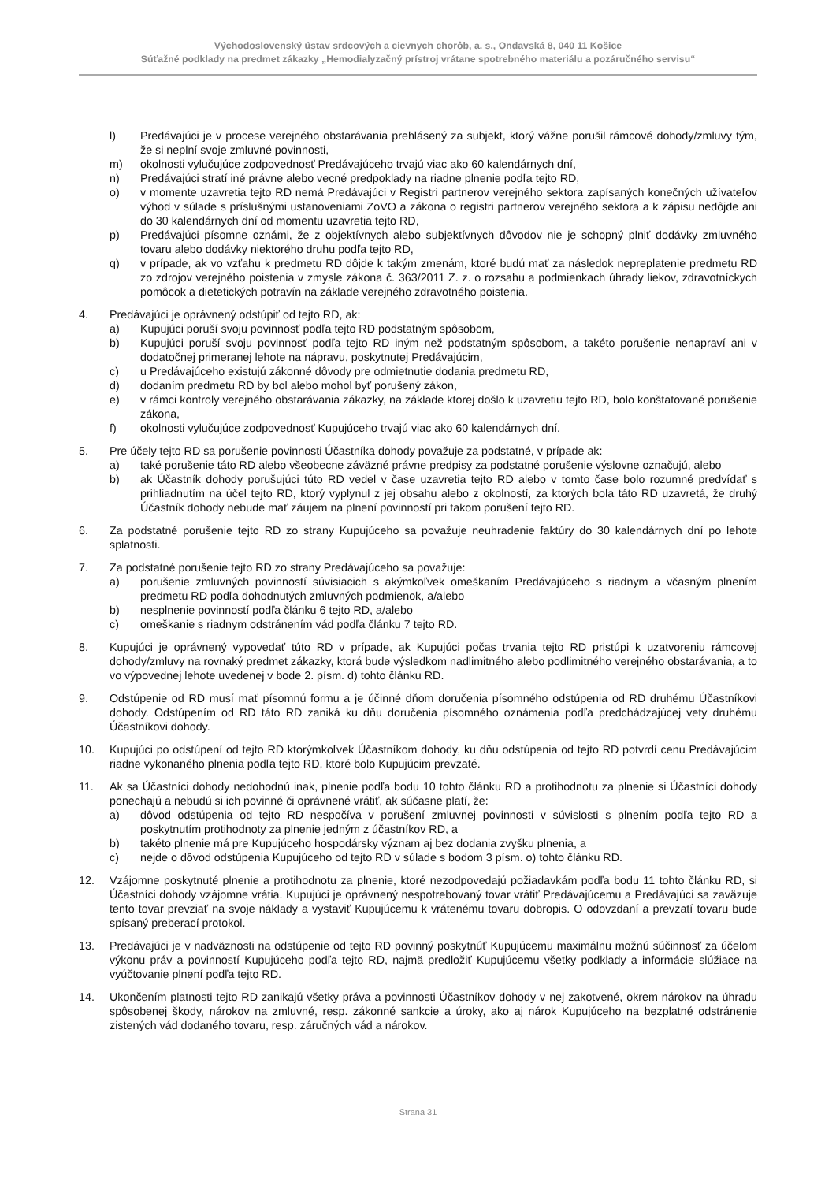Východoslovenský ústav srdcových a cievnych chorôb, a. s., Ondavská 8, 040 11 Košice
Súťažné podklady na predmet zákazky „Hemodialyzačný prístroj vrátane spotrebného materiálu a pozáručného servisu“
l) Predávajúci je v procese verejného obstarávania prehlásený za subjekt, ktorý vážne porušil rámcové dohody/zmluvy tým, že si neplní svoje zmluvné povinnosti,
m) okolnosti vylučujúce zodpovednosť Predávajúceho trvajú viac ako 60 kalendárnych dní,
n) Predávajúci stratí iné právne alebo vecné predpoklady na riadne plnenie podľa tejto RD,
o) v momente uzavretia tejto RD nemá Predávajúci v Registri partnerov verejného sektora zapísaných konečných užívateľov výhod v súlade s príslušnými ustanoveniami ZoVO a zákona o registri partnerov verejného sektora a k zápisu nedôjde ani do 30 kalendárnych dní od momentu uzavretia tejto RD,
p) Predávajúci písomne oznámi, že z objektívnych alebo subjektívnych dôvodov nie je schopný plniť dodávky zmluvného tovaru alebo dodávky niektorého druhu podľa tejto RD,
q) v prípade, ak vo vzťahu k predmetu RD dôjde k takým zmenám, ktoré budú mať za následok nepreplatenie predmetu RD zo zdrojov verejného poistenia v zmysle zákona č. 363/2011 Z. z. o rozsahu a podmienkach úhrady liekov, zdravotníckych pomôcok a dietetických potravín na základe verejného zdravotného poistenia.
4. Predávajúci je oprávnený odstúpiť od tejto RD, ak:
a) Kupujúci poruší svoju povinnosť podľa tejto RD podstatným spôsobom,
b) Kupujúci poruší svoju povinnosť podľa tejto RD iným než podstatným spôsobom, a takéto porušenie nenapraví ani v dodatočnej primeranej lehote na nápravu, poskytnutej Predávajúcim,
c) u Predávajúceho existujú zákonné dôvody pre odmietnutie dodania predmetu RD,
d) dodaním predmetu RD by bol alebo mohol byť porušený zákon,
e) v rámci kontroly verejného obstarávania zákazky, na základe ktorej došlo k uzavretiu tejto RD, bolo konštatované porušenie zákona,
f) okolnosti vylučujúce zodpovednosť Kupujúceho trvajú viac ako 60 kalendárnych dní.
5. Pre účely tejto RD sa porušenie povinnosti Účastníka dohody považuje za podstatné, v prípade ak:
a) také porušenie táto RD alebo všeobecne záväzné právne predpisy za podstatné porušenie výslovne označujú, alebo
b) ak Účastník dohody porušujúci túto RD vedel v čase uzavretia tejto RD alebo v tomto čase bolo rozumné predvídať s prihliadnutím na účel tejto RD, ktorý vyplynul z jej obsahu alebo z okolností, za ktorých bola táto RD uzavretá, že druhý Účastník dohody nebude mať záujem na plnení povinností pri takom porušení tejto RD.
6. Za podstatné porušenie tejto RD zo strany Kupujúceho sa považuje neuhradenie faktúry do 30 kalendárnych dní po lehote splatnosti.
7. Za podstatné porušenie tejto RD zo strany Predávajúceho sa považuje:
a) porušenie zmluvných povinností súvisiacich s akýmkoľvek omeškaním Predávajúceho s riadnym a včasným plnením predmetu RD podľa dohodnutých zmluvných podmienok, a/alebo
b) nesplnenie povinností podľa článku 6 tejto RD, a/alebo
c) omeškanie s riadnym odstránením vád podľa článku 7 tejto RD.
8. Kupujúci je oprávnený vypovedať túto RD v prípade, ak Kupujúci počas trvania tejto RD pristúpi k uzatvoreniu rámcovej dohody/zmluvy na rovnaký predmet zákazky, ktorá bude výsledkom nadlimitného alebo podlimitného verejného obstarávania, a to vo výpovednej lehote uvedenej v bode 2. písm. d) tohto článku RD.
9. Odstúpenie od RD musí mať písomnú formu a je účinné dňom doručenia písomného odstúpenia od RD druhému Účastníkovi dohody. Odstúpením od RD táto RD zaniká ku dňu doručenia písomného oznámenia podľa predchádzajúcej vety druhému Účastníkovi dohody.
10. Kupujúci po odstúpení od tejto RD ktorýmkoľvek Účastníkom dohody, ku dňu odstúpenia od tejto RD potvrdí cenu Predávajúcim riadne vykonaného plnenia podľa tejto RD, ktoré bolo Kupujúcim prevzaté.
11. Ak sa Účastníci dohody nedohodnú inak, plnenie podľa bodu 10 tohto článku RD a protihodnotu za plnenie si Účastníci dohody ponechajú a nebudú si ich povinné či oprávnené vrátiť, ak súčasne platí, že:
a) dôvod odstúpenia od tejto RD nespočíva v porušení zmluvnej povinnosti v súvislosti s plnením podľa tejto RD a poskytnutím protihodnoty za plnenie jedným z účastníkov RD, a
b) takéto plnenie má pre Kupujúceho hospodársky význam aj bez dodania zvyšku plnenia, a
c) nejde o dôvod odstúpenia Kupujúceho od tejto RD v súlade s bodom 3 písm. o) tohto článku RD.
12. Vzájomne poskytnuté plnenie a protihodnotu za plnenie, ktoré nezodpovedajú požiadavkám podľa bodu 11 tohto článku RD, si Účastníci dohody vzájomne vrátia. Kupujúci je oprávnený nespotrebovaný tovar vrátiť Predávajúcemu a Predávajúci sa zaväzuje tento tovar prevziať na svoje náklady a vystaviť Kupujúcemu k vrátenému tovaru dobropis. O odovzdaní a prevzatí tovaru bude spísaný preberací protokol.
13. Predávajúci je v nadväznosti na odstúpenie od tejto RD povinný poskytnúť Kupujúcemu maximálnu možnú súčinnosť za účelom výkonu práv a povinností Kupujúceho podľa tejto RD, najmä predložiť Kupujúcemu všetky podklady a informácie slúžiace na vyúčtovanie plnení podľa tejto RD.
14. Ukončením platnosti tejto RD zanikajú všetky práva a povinnosti Účastníkov dohody v nej zakotvené, okrem nárokov na úhradu spôsobenej škody, nárokov na zmluvné, resp. zákonné sankcie a úroky, ako aj nárok Kupujúceho na bezplatné odstránenie zistených vád dodaného tovaru, resp. záručných vád a nárokov.
Strana 31